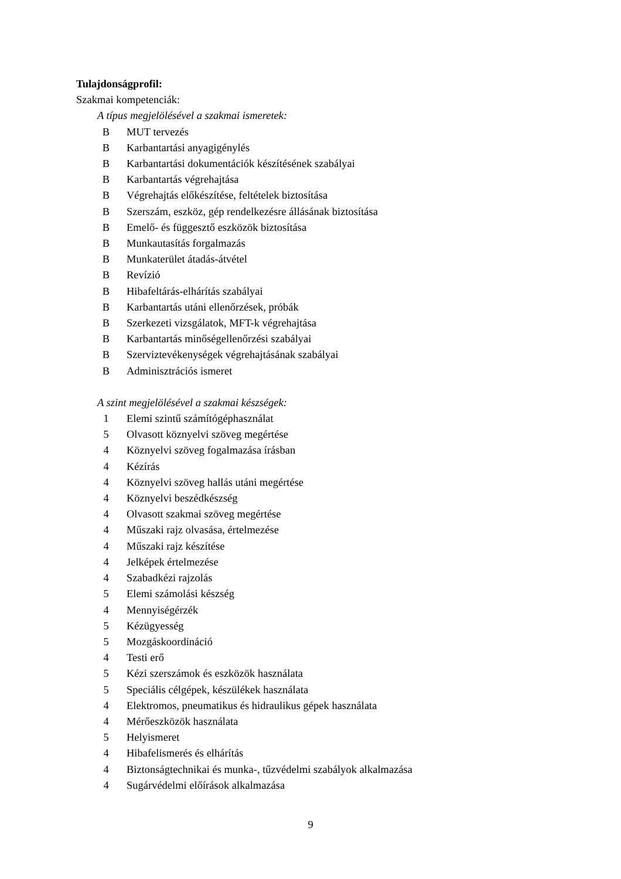Tulajdonságprofil:
Szakmai kompetenciák:
A típus megjelölésével a szakmai ismeretek:
B MUT tervezés
B Karbantartási anyagigénylés
B Karbantartási dokumentációk készítésének szabályai
B Karbantartás végrehajtása
B Végrehajtás előkészítése, feltételek biztosítása
B Szerszám, eszköz, gép rendelkezésre állásának biztosítása
B Emelő- és függesztő eszközök biztosítása
B Munkautasítás forgalmazás
B Munkaterület átadás-átvétel
B Revízió
B Hibafeltárás-elhárítás szabályai
B Karbantartás utáni ellenőrzések, próbák
B Szerkezeti vizsgálatok, MFT-k végrehajtása
B Karbantartás minőségellenőrzési szabályai
B Szerviztevékenységek végrehajtásának szabályai
B Adminisztrációs ismeret
A szint megjelölésével a szakmai készségek:
1 Elemi szintű számítógéphasználat
5 Olvasott köznyelvi szöveg megértése
4 Köznyelvi szöveg fogalmazása írásban
4 Kézírás
4 Köznyelvi szöveg hallás utáni megértése
4 Köznyelvi beszédkészség
4 Olvasott szakmai szöveg megértése
4 Műszaki rajz olvasása, értelmezése
4 Műszaki rajz készítése
4 Jelképek értelmezése
4 Szabadkézi rajzolás
5 Elemi számolási készség
4 Mennyiségérzék
5 Kézügyesség
5 Mozgáskoordináció
4 Testi erő
5 Kézi szerszámok és eszközök használata
5 Speciális célgépek, készülékek használata
4 Elektromos, pneumatikus és hidraulikus gépek használata
4 Mérőeszközök használata
5 Helyismeret
4 Hibafelismerés és elhárítás
4 Biztonságtechnikai és munka-, tűzvédelmi szabályok alkalmazása
4 Sugárvédelmi előírások alkalmazása
9